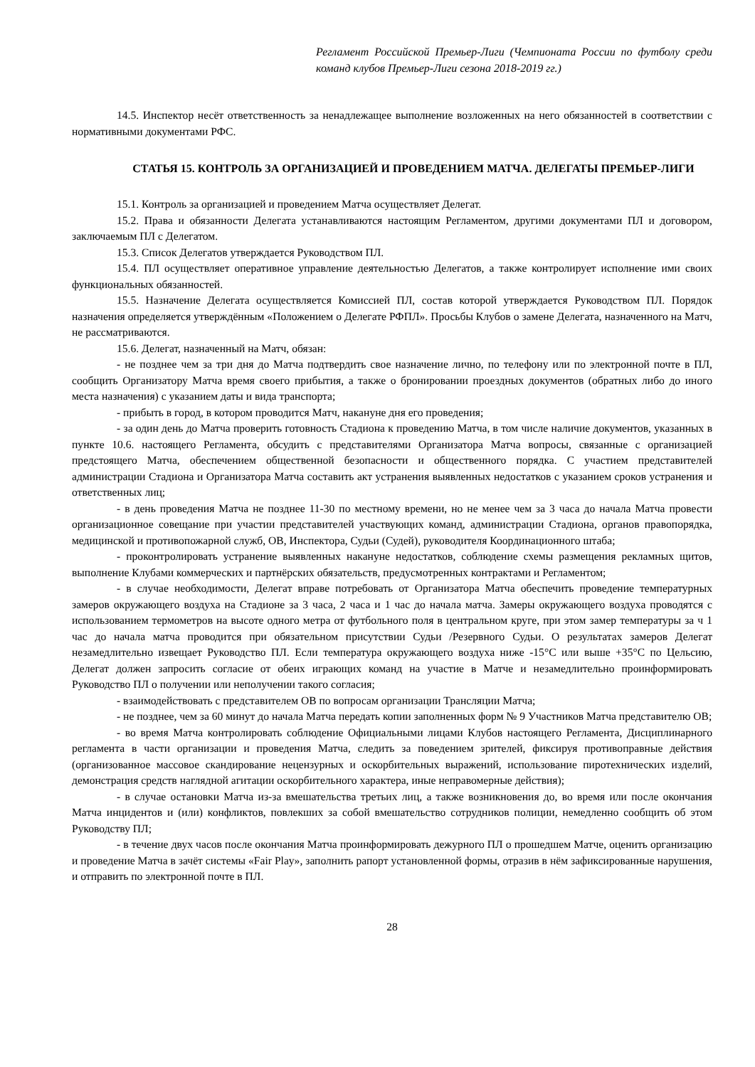Регламент Российской Премьер-Лиги (Чемпионата России по футболу среди команд клубов Премьер-Лиги сезона 2018-2019 гг.)
14.5. Инспектор несёт ответственность за ненадлежащее выполнение возложенных на него обязанностей в соответствии с нормативными документами РФС.
СТАТЬЯ 15. КОНТРОЛЬ ЗА ОРГАНИЗАЦИЕЙ И ПРОВЕДЕНИЕМ МАТЧА. ДЕЛЕГАТЫ ПРЕМЬЕР-ЛИГИ
15.1. Контроль за организацией и проведением Матча осуществляет Делегат.
15.2. Права и обязанности Делегата устанавливаются настоящим Регламентом, другими документами ПЛ и договором, заключаемым ПЛ с Делегатом.
15.3. Список Делегатов утверждается Руководством ПЛ.
15.4. ПЛ осуществляет оперативное управление деятельностью Делегатов, а также контролирует исполнение ими своих функциональных обязанностей.
15.5. Назначение Делегата осуществляется Комиссией ПЛ, состав которой утверждается Руководством ПЛ. Порядок назначения определяется утверждённым «Положением о Делегате РФПЛ». Просьбы Клубов о замене Делегата, назначенного на Матч, не рассматриваются.
15.6. Делегат, назначенный на Матч, обязан:
- не позднее чем за три дня до Матча подтвердить свое назначение лично, по телефону или по электронной почте в ПЛ, сообщить Организатору Матча время своего прибытия, а также о бронировании проездных документов (обратных либо до иного места назначения) с указанием даты и вида транспорта;
- прибыть в город, в котором проводится Матч, накануне дня его проведения;
- за один день до Матча проверить готовность Стадиона к проведению Матча, в том числе наличие документов, указанных в пункте 10.6. настоящего Регламента, обсудить с представителями Организатора Матча вопросы, связанные с организацией предстоящего Матча, обеспечением общественной безопасности и общественного порядка. С участием представителей администрации Стадиона и Организатора Матча составить акт устранения выявленных недостатков с указанием сроков устранения и ответственных лиц;
- в день проведения Матча не позднее 11-30 по местному времени, но не менее чем за 3 часа до начала Матча провести организационное совещание при участии представителей участвующих команд, администрации Стадиона, органов правопорядка, медицинской и противопожарной служб, ОВ, Инспектора, Судьи (Судей), руководителя Координационного штаба;
- проконтролировать устранение выявленных накануне недостатков, соблюдение схемы размещения рекламных щитов, выполнение Клубами коммерческих и партнёрских обязательств, предусмотренных контрактами и Регламентом;
- в случае необходимости, Делегат вправе потребовать от Организатора Матча обеспечить проведение температурных замеров окружающего воздуха на Стадионе за 3 часа, 2 часа и 1 час до начала матча. Замеры окружающего воздуха проводятся с использованием термометров на высоте одного метра от футбольного поля в центральном круге, при этом замер температуры за ч 1 час до начала матча проводится при обязательном присутствии Судьи /Резервного Судьи. О результатах замеров Делегат незамедлительно извещает Руководство ПЛ. Если температура окружающего воздуха ниже -15°С или выше +35°С по Цельсию, Делегат должен запросить согласие от обеих играющих команд на участие в Матче и незамедлительно проинформировать Руководство ПЛ о получении или неполучении такого согласия;
- взаимодействовать с представителем ОВ по вопросам организации Трансляции Матча;
- не позднее, чем за 60 минут до начала Матча передать копии заполненных форм № 9 Участников Матча представителю ОВ;
- во время Матча контролировать соблюдение Официальными лицами Клубов настоящего Регламента, Дисциплинарного регламента в части организации и проведения Матча, следить за поведением зрителей, фиксируя противоправные действия (организованное массовое скандирование нецензурных и оскорбительных выражений, использование пиротехнических изделий, демонстрация средств наглядной агитации оскорбительного характера, иные неправомерные действия);
- в случае остановки Матча из-за вмешательства третьих лиц, а также возникновения до, во время или после окончания Матча инцидентов и (или) конфликтов, повлекших за собой вмешательство сотрудников полиции, немедленно сообщить об этом Руководству ПЛ;
- в течение двух часов после окончания Матча проинформировать дежурного ПЛ о прошедшем Матче, оценить организацию и проведение Матча в зачёт системы «Fair Play», заполнить рапорт установленной формы, отразив в нём зафиксированные нарушения, и отправить по электронной почте в ПЛ.
28